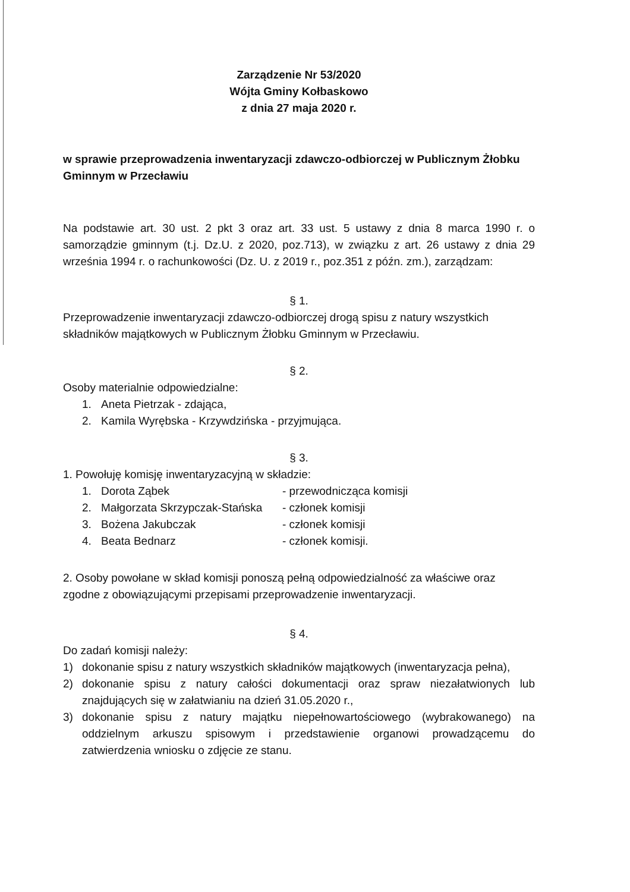Zarządzenie Nr 53/2020
Wójta Gminy Kołbaskowo
z dnia 27 maja 2020 r.
w sprawie przeprowadzenia inwentaryzacji zdawczo-odbiorczej w Publicznym Żłobku Gminnym w Przecławiu
Na podstawie art. 30 ust. 2 pkt 3 oraz art. 33 ust. 5 ustawy z dnia 8 marca 1990 r. o samorządzie gminnym (t.j. Dz.U. z 2020, poz.713), w związku z art. 26 ustawy z dnia 29 września 1994 r. o rachunkowości (Dz. U. z 2019 r., poz.351 z późn. zm.), zarządzam:
§ 1.
Przeprowadzenie inwentaryzacji zdawczo-odbiorczej drogą spisu z natury wszystkich składników majątkowych w Publicznym Żłobku Gminnym w Przecławiu.
§ 2.
Osoby materialnie odpowiedzialne:
1. Aneta Pietrzak - zdająca,
2. Kamila Wyrębska - Krzywdzińska - przyjmująca.
§ 3.
1. Powołuję komisję inwentaryzacyjną w składzie:
1. Dorota Ząbek - przewodnicząca komisji
2. Małgorzata Skrzypczak-Stańska - członek komisji
3. Bożena Jakubczak - członek komisji
4. Beata Bednarz - członek komisji.
2. Osoby powołane w skład komisji ponoszą pełną odpowiedzialność za właściwe oraz zgodne z obowiązującymi przepisami przeprowadzenie inwentaryzacji.
§ 4.
Do zadań komisji należy:
1) dokonanie spisu z natury wszystkich składników majątkowych (inwentaryzacja pełna),
2) dokonanie spisu z natury całości dokumentacji oraz spraw niezałatwionych lub znajdujących się w załatwianiu na dzień 31.05.2020 r.,
3) dokonanie spisu z natury majątku niepełnowartościowego (wybrakowanego) na oddzielnym arkuszu spisowym i przedstawienie organowi prowadzącemu do zatwierdzenia wniosku o zdjęcie ze stanu.